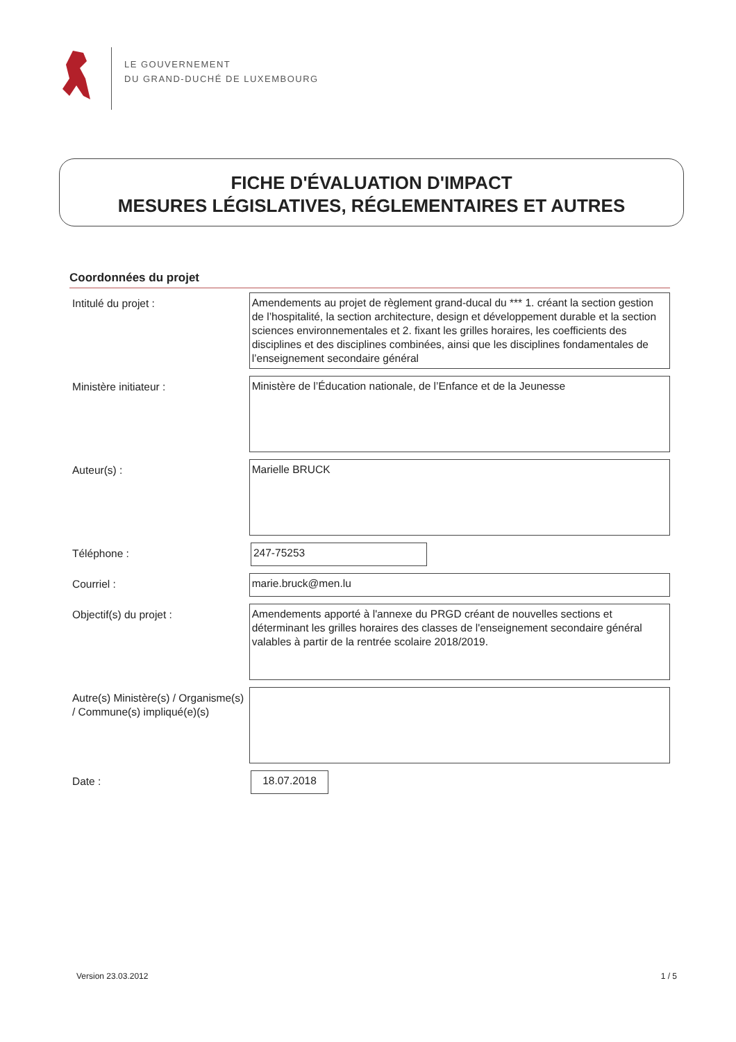LE GOUVERNEMENT
DU GRAND-DUCHÉ DE LUXEMBOURG
FICHE D'ÉVALUATION D'IMPACT
MESURES LÉGISLATIVES, RÉGLEMENTAIRES ET AUTRES
Coordonnées du projet
Intitulé du projet :
Amendements au projet de règlement grand-ducal du *** 1. créant la section gestion de l’hospitalité, la section architecture, design et développement durable et la section sciences environnementales et 2. fixant les grilles horaires, les coefficients des disciplines et des disciplines combinées, ainsi que les disciplines fondamentales de l’enseignement secondaire général
Ministère initiateur :
Ministère de l’Éducation nationale, de l’Enfance et de la Jeunesse
Auteur(s) :
Marielle BRUCK
Téléphone :
247-75253
Courriel :
marie.bruck@men.lu
Objectif(s) du projet :
Amendements apporté à l'annexe du PRGD créant de nouvelles sections et déterminant les grilles horaires des classes de l'enseignement secondaire général valables à partir de la rentrée scolaire 2018/2019.
Autre(s) Ministère(s) / Organisme(s) / Commune(s) impliqué(e)(s)
Date :
18.07.2018
Version 23.03.2012 1 / 5